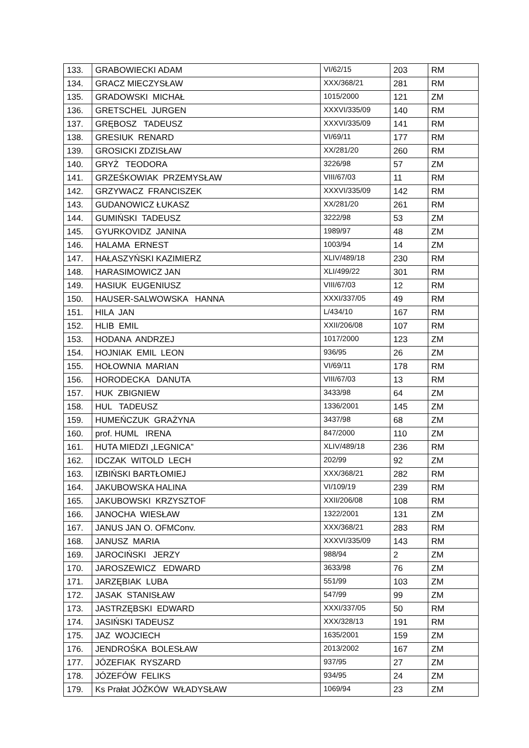| 133. | GRABOWIECKI ADAM | VI/62/15 | 203 | RM |
| 134. | GRACZ MIECZYSŁAW | XXX/368/21 | 281 | RM |
| 135. | GRADOWSKI MICHAŁ | 1015/2000 | 121 | ZM |
| 136. | GRETSCHEL JURGEN | XXXVI/335/09 | 140 | RM |
| 137. | GRĘBOSZ TADEUSZ | XXXVI/335/09 | 141 | RM |
| 138. | GRESIUK RENARD | VI/69/11 | 177 | RM |
| 139. | GROSICKI ZDZISŁAW | XX/281/20 | 260 | RM |
| 140. | GRYŻ TEODORA | 3226/98 | 57 | ZM |
| 141. | GRZEŚKOWIAK PRZEMYSŁAW | VIII/67/03 | 11 | RM |
| 142. | GRZYWACZ FRANCISZEK | XXXVI/335/09 | 142 | RM |
| 143. | GUDANOWICZ ŁUKASZ | XX/281/20 | 261 | RM |
| 144. | GUMIŃSKI TADEUSZ | 3222/98 | 53 | ZM |
| 145. | GYURKOVIDZ JANINA | 1989/97 | 48 | ZM |
| 146. | HALAMA ERNEST | 1003/94 | 14 | ZM |
| 147. | HAŁASZYŃSKI KAZIMIERZ | XLIV/489/18 | 230 | RM |
| 148. | HARASIMOWICZ JAN | XLI/499/22 | 301 | RM |
| 149. | HASIUK EUGENIUSZ | VIII/67/03 | 12 | RM |
| 150. | HAUSER-SALWOWSKA HANNA | XXXI/337/05 | 49 | RM |
| 151. | HILA JAN | L/434/10 | 167 | RM |
| 152. | HLIB EMIL | XXII/206/08 | 107 | RM |
| 153. | HODANA ANDRZEJ | 1017/2000 | 123 | ZM |
| 154. | HOJNIAK EMIL LEON | 936/95 | 26 | ZM |
| 155. | HOŁOWNIA MARIAN | VI/69/11 | 178 | RM |
| 156. | HORODECKA DANUTA | VIII/67/03 | 13 | RM |
| 157. | HUK ZBIGNIEW | 3433/98 | 64 | ZM |
| 158. | HUL TADEUSZ | 1336/2001 | 145 | ZM |
| 159. | HUMEŃCZUK GRAŻYNA | 3437/98 | 68 | ZM |
| 160. | prof. HUML IRENA | 847/2000 | 110 | ZM |
| 161. | HUTA MIEDZI „LEGNICA” | XLIV/489/18 | 236 | RM |
| 162. | IDCZAK WITOLD LECH | 202/99 | 92 | ZM |
| 163. | IZBIŃSKI BARTŁOMIEJ | XXX/368/21 | 282 | RM |
| 164. | JAKUBOWSKA HALINA | VI/109/19 | 239 | RM |
| 165. | JAKUBOWSKI KRZYSZTOF | XXII/206/08 | 108 | RM |
| 166. | JANOCHA WIESŁAW | 1322/2001 | 131 | ZM |
| 167. | JANUS JAN O. OFMConv. | XXX/368/21 | 283 | RM |
| 168. | JANUSZ MARIA | XXXVI/335/09 | 143 | RM |
| 169. | JAROCIŃSKI JERZY | 988/94 | 2 | ZM |
| 170. | JAROSZEWICZ EDWARD | 3633/98 | 76 | ZM |
| 171. | JARZĘBIAK LUBA | 551/99 | 103 | ZM |
| 172. | JASAK STANISŁAW | 547/99 | 99 | ZM |
| 173. | JASTRZĘBSKI EDWARD | XXXI/337/05 | 50 | RM |
| 174. | JASIŃSKI TADEUSZ | XXX/328/13 | 191 | RM |
| 175. | JAZ WOJCIECH | 1635/2001 | 159 | ZM |
| 176. | JENDROŚKA BOLESŁAW | 2013/2002 | 167 | ZM |
| 177. | JÓZEFIAK RYSZARD | 937/95 | 27 | ZM |
| 178. | JÓZEFÓW FELIKS | 934/95 | 24 | ZM |
| 179. | Ks Prałat JÓŹKÓW WŁADYSŁAW | 1069/94 | 23 | ZM |